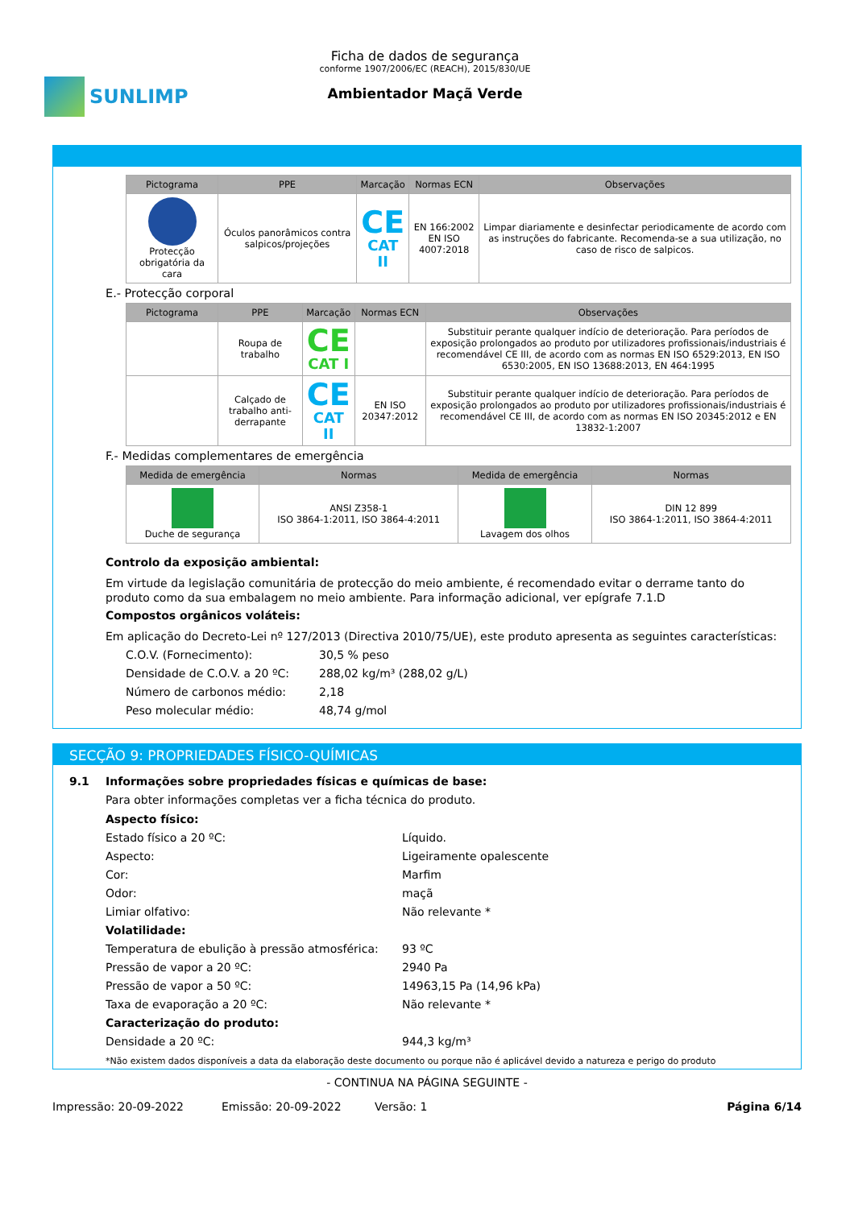SUNLIMP
Ficha de dados de segurança
conforme 1907/2006/EC (REACH), 2015/830/UE
Ambientador Maçã Verde
| Pictograma | PPE | Marcação | Normas ECN | Observações |
| --- | --- | --- | --- | --- |
| Protecção obrigatória da cara | Óculos panorâmicos contra salpicos/projeções | CE CAT II | EN 166:2002 EN ISO 4007:2018 | Limpar diariamente e desinfectar periodicamente de acordo com as instruções do fabricante. Recomenda-se a sua utilização, no caso de risco de salpicos. |
E.- Protecção corporal
| Pictograma | PPE | Marcação | Normas ECN | Observações |
| --- | --- | --- | --- | --- |
| | Roupa de trabalho | CE CAT I | | Substituir perante qualquer indício de deterioração. Para períodos de exposição prolongados ao produto por utilizadores profissionais/industriais é recomendável CE III, de acordo com as normas EN ISO 6529:2013, EN ISO 6530:2005, EN ISO 13688:2013, EN 464:1995 |
| | Calçado de trabalho anti-derrapante | CE CAT II | EN ISO 20347:2012 | Substituir perante qualquer indício de deterioração. Para períodos de exposição prolongados ao produto por utilizadores profissionais/industriais é recomendável CE III, de acordo com as normas EN ISO 20345:2012 e EN 13832-1:2007 |
F.- Medidas complementares de emergência
| Medida de emergência | Normas | Medida de emergência | Normas |
| --- | --- | --- | --- |
| Duche de segurança | ANSI Z358-1 ISO 3864-1:2011, ISO 3864-4:2011 | Lavagem dos olhos | DIN 12 899 ISO 3864-1:2011, ISO 3864-4:2011 |
Controlo da exposição ambiental:
Em virtude da legislação comunitária de protecção do meio ambiente, é recomendado evitar o derrame tanto do produto como da sua embalagem no meio ambiente. Para informação adicional, ver epígrafe 7.1.D
Compostos orgânicos voláteis:
Em aplicação do Decreto-Lei nº 127/2013 (Directiva 2010/75/UE), este produto apresenta as seguintes características:
C.O.V. (Fornecimento): 30,5 % peso Densidade de C.O.V. a 20 ºC: 288,02 kg/m³ (288,02 g/L) Número de carbonos médio: 2,18 Peso molecular médio: 48,74 g/mol
SECÇÃO 9: PROPRIEDADES FÍSICO-QUÍMICAS
9.1 Informações sobre propriedades físicas e químicas de base:
Para obter informações completas ver a ficha técnica do produto.
Aspecto físico: Estado físico a 20 ºC: Líquido. Aspecto: Ligeiramente opalescente Cor: Marfim Odor: maçã Limiar olfativo: Não relevante * Volatilidade: Temperatura de ebulição à pressão atmosférica: 93 ºC Pressão de vapor a 20 ºC: 2940 Pa Pressão de vapor a 50 ºC: 14963,15 Pa (14,96 kPa) Taxa de evaporação a 20 ºC: Não relevante * Caracterização do produto: Densidade a 20 ºC: 944,3 kg/m³
*Não existem dados disponíveis a data da elaboração deste documento ou porque não é aplicável devido a natureza e perigo do produto
- CONTINUA NA PÁGINA SEGUINTE -
Impressão: 20-09-2022 Emissão: 20-09-2022 Versão: 1 Página 6/14